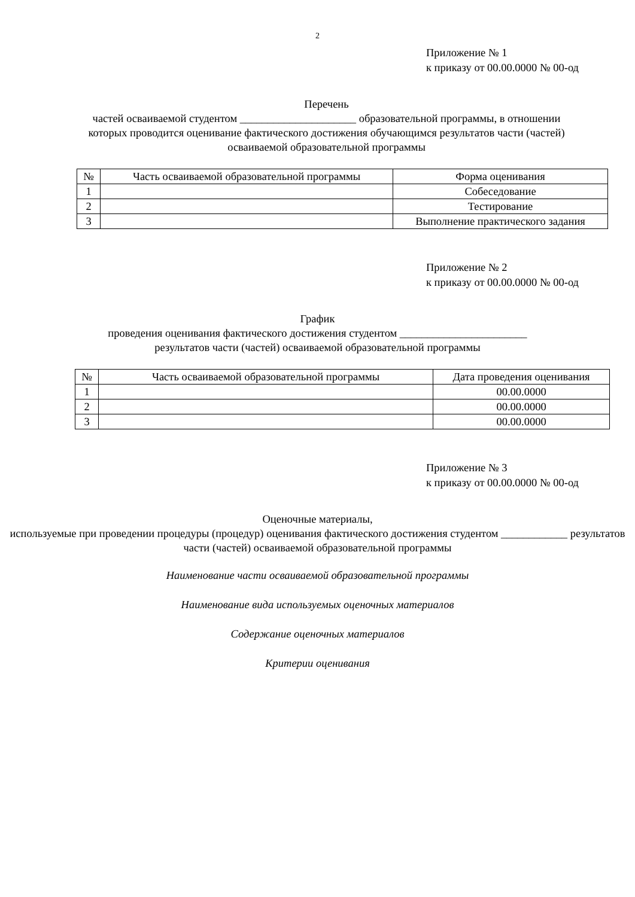2
Приложение № 1
к приказу от 00.00.0000 № 00-од
Перечень
частей осваиваемой студентом _____________________ образовательной программы, в отношении которых проводится оценивание фактического достижения обучающимся результатов части (частей) осваиваемой образовательной программы
| № | Часть осваиваемой образовательной программы | Форма оценивания |
| --- | --- | --- |
| 1 | | Собеседование |
| 2 | | Тестирование |
| 3 | | Выполнение практического задания |
Приложение № 2
к приказу от 00.00.0000 № 00-од
График
проведения оценивания фактического достижения студентом _______________________
результатов части (частей) осваиваемой образовательной программы
| № | Часть осваиваемой образовательной программы | Дата проведения оценивания |
| --- | --- | --- |
| 1 | | 00.00.0000 |
| 2 | | 00.00.0000 |
| 3 | | 00.00.0000 |
Приложение № 3
к приказу от 00.00.0000 № 00-од
Оценочные материалы,
используемые при проведении процедуры (процедур) оценивания фактического достижения студентом ____________ результатов части (частей) осваиваемой образовательной программы
Наименование части осваиваемой образовательной программы
Наименование вида используемых оценочных материалов
Содержание оценочных материалов
Критерии оценивания